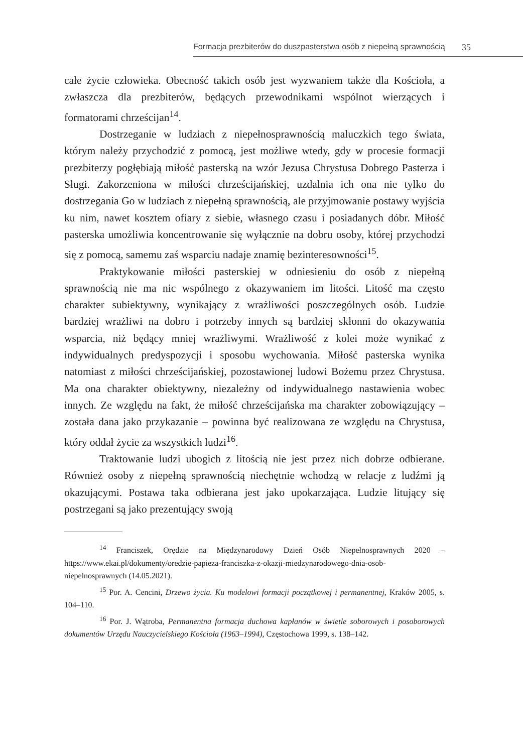Formacja prezbiterów do duszpasterstwa osób z niepełną sprawnością 35
całe życie człowieka. Obecność takich osób jest wyzwaniem także dla Kościoła, a zwłaszcza dla prezbiterów, będących przewodnikami wspólnot wierzących i formatorami chrześcijan<sup>14</sup>.
Dostrzeganie w ludziach z niepełnosprawnością maluczkich tego świata, którym należy przychodzić z pomocą, jest możliwe wtedy, gdy w procesie formacji prezbiterzy pogłębiają miłość pasterską na wzór Jezusa Chrystusa Dobrego Pasterza i Sługi. Zakorzeniona w miłości chrześcijańskiej, uzdalnia ich ona nie tylko do dostrzegania Go w ludziach z niepełną sprawnością, ale przyjmowanie postawy wyjścia ku nim, nawet kosztem ofiary z siebie, własnego czasu i posiadanych dóbr. Miłość pasterska umożliwia koncentrowanie się wyłącznie na dobru osoby, której przychodzi się z pomocą, samemu zaś wsparciu nadaje znamię bezinteresowności<sup>15</sup>.
Praktykowanie miłości pasterskiej w odniesieniu do osób z niepełną sprawnością nie ma nic wspólnego z okazywaniem im litości. Litość ma często charakter subiektywny, wynikający z wrażliwości poszczególnych osób. Ludzie bardziej wrażliwi na dobro i potrzeby innych są bardziej skłonni do okazywania wsparcia, niż będący mniej wrażliwymi. Wrażliwość z kolei może wynikać z indywidualnych predyspozycji i sposobu wychowania. Miłość pasterska wynika natomiast z miłości chrześcijańskiej, pozostawionej ludowi Bożemu przez Chrystusa. Ma ona charakter obiektywny, niezależny od indywidualnego nastawienia wobec innych. Ze względu na fakt, że miłość chrześcijańska ma charakter zobowiązujący – została dana jako przykazanie – powinna być realizowana ze względu na Chrystusa, który oddał życie za wszystkich ludzi<sup>16</sup>.
Traktowanie ludzi ubogich z litością nie jest przez nich dobrze odbierane. Również osoby z niepełną sprawnością niechętnie wchodzą w relacje z ludźmi ją okazującymi. Postawa taka odbierana jest jako upokarzająca. Ludzie litujący się postrzegani są jako prezentujący swoją
<sup>14</sup> Franciszek, Orędzie na Międzynarodowy Dzień Osób Niepełnosprawnych 2020 – https://www.ekai.pl/dokumenty/oredzie-papieza-franciszka-z-okazji-miedzynarodowego-dnia-osob-niepelnosprawnych (14.05.2021).
<sup>15</sup> Por. A. Cencini, Drzewo życia. Ku modelowi formacji początkowej i permanentnej, Kraków 2005, s. 104–110.
<sup>16</sup> Por. J. Wątroba, Permanentna formacja duchowa kapłanów w świetle soborowych i posoborowych dokumentów Urzędu Nauczycielskiego Kościoła (1963–1994), Częstochowa 1999, s. 138–142.